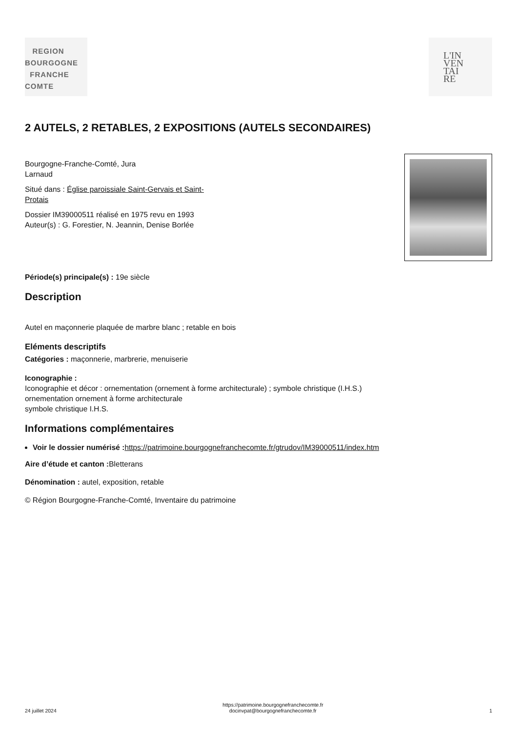REGION
BOURGOGNE
FRANCHE
COMTE
L'IN
VEN
TAI
RE
2 AUTELS, 2 RETABLES, 2 EXPOSITIONS (AUTELS SECONDAIRES)
Bourgogne-Franche-Comté, Jura
Larnaud
Situé dans : Église paroissiale Saint-Gervais et Saint-
Protais
Dossier IM39000511 réalisé en 1975 revu en 1993
Auteur(s) : G. Forestier, N. Jeannin, Denise Borlée
Période(s) principale(s) : 19e siècle
Description
Autel en maçonnerie plaquée de marbre blanc ; retable en bois
Eléments descriptifs
Catégories : maçonnerie, marbrerie, menuiserie
Iconographie :
Iconographie et décor : ornementation (ornement à forme architecturale) ; symbole christique (I.H.S.)
ornementation ornement à forme architecturale
symbole christique I.H.S.
Informations complémentaires
Voir le dossier numérisé : https://patrimoine.bourgognefranchecomte.fr/gtrudov/IM39000511/index.htm
Aire d’étude et canton : Bletterans
Dénomination : autel, exposition, retable
© Région Bourgogne-Franche-Comté, Inventaire du patrimoine
24 juillet 2024 https://patrimoine.bourgognefranchecomte.fr
docinvpat@bourgognefranchecomte.fr 1